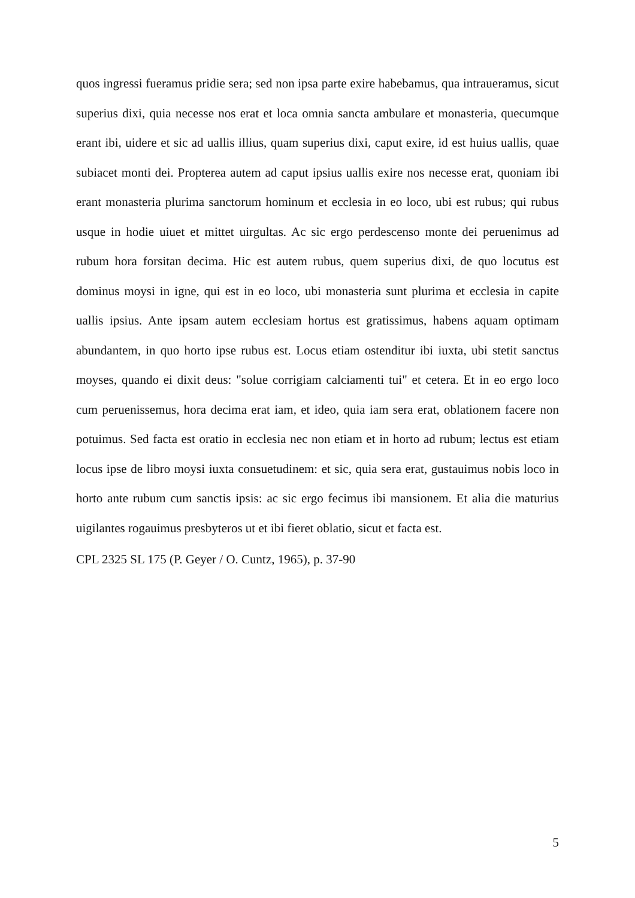quos ingressi fueramus pridie sera; sed non ipsa parte exire habebamus, qua intraueramus, sicut superius dixi, quia necesse nos erat et loca omnia sancta ambulare et monasteria, quecumque erant ibi, uidere et sic ad uallis illius, quam superius dixi, caput exire, id est huius uallis, quae subiacet monti dei. Propterea autem ad caput ipsius uallis exire nos necesse erat, quoniam ibi erant monasteria plurima sanctorum hominum et ecclesia in eo loco, ubi est rubus; qui rubus usque in hodie uiuet et mittet uirgultas. Ac sic ergo perdescenso monte dei peruenimus ad rubum hora forsitan decima. Hic est autem rubus, quem superius dixi, de quo locutus est dominus moysi in igne, qui est in eo loco, ubi monasteria sunt plurima et ecclesia in capite uallis ipsius. Ante ipsam autem ecclesiam hortus est gratissimus, habens aquam optimam abundantem, in quo horto ipse rubus est. Locus etiam ostenditur ibi iuxta, ubi stetit sanctus moyses, quando ei dixit deus: "solue corrigiam calciamenti tui" et cetera. Et in eo ergo loco cum peruenissemus, hora decima erat iam, et ideo, quia iam sera erat, oblationem facere non potuimus. Sed facta est oratio in ecclesia nec non etiam et in horto ad rubum; lectus est etiam locus ipse de libro moysi iuxta consuetudinem: et sic, quia sera erat, gustauimus nobis loco in horto ante rubum cum sanctis ipsis: ac sic ergo fecimus ibi mansionem. Et alia die maturius uigilantes rogauimus presbyteros ut et ibi fieret oblatio, sicut et facta est.
CPL 2325 SL 175 (P. Geyer / O. Cuntz, 1965), p. 37-90
5